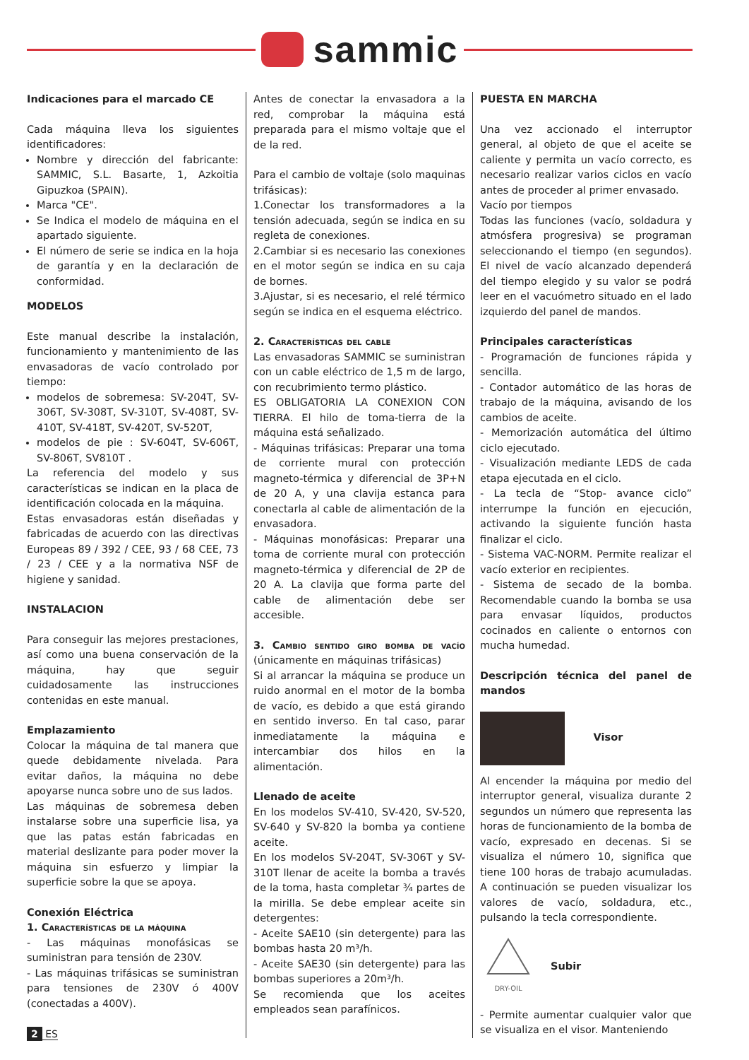sammic
Indicaciones para el marcado CE
Cada máquina lleva los siguientes identificadores:
Nombre y dirección del fabricante: SAMMIC, S.L. Basarte, 1, Azkoitia Gipuzkoa (SPAIN).
Marca "CE".
Se Indica el modelo de máquina en el apartado siguiente.
El número de serie se indica en la hoja de garantía y en la declaración de conformidad.
MODELOS
Este manual describe la instalación, funcionamiento y mantenimiento de las envasadoras de vacío controlado por tiempo:
modelos de sobremesa: SV-204T, SV-306T, SV-308T, SV-310T, SV-408T, SV-410T, SV-418T, SV-420T, SV-520T,
modelos de pie : SV-604T, SV-606T, SV-806T, SV810T .
La referencia del modelo y sus características se indican en la placa de identificación colocada en la máquina.
Estas envasadoras están diseñadas y fabricadas de acuerdo con las directivas Europeas 89 / 392 / CEE, 93 / 68 CEE, 73 / 23 / CEE y a la normativa NSF de higiene y sanidad.
INSTALACION
Para conseguir las mejores prestaciones, así como una buena conservación de la máquina, hay que seguir cuidadosamente las instrucciones contenidas en este manual.
Emplazamiento
Colocar la máquina de tal manera que quede debidamente nivelada. Para evitar daños, la máquina no debe apoyarse nunca sobre uno de sus lados.
Las máquinas de sobremesa deben instalarse sobre una superficie lisa, ya que las patas están fabricadas en material deslizante para poder mover la máquina sin esfuerzo y limpiar la superficie sobre la que se apoya.
Conexión Eléctrica
1. Características de la máquina
- Las máquinas monofásicas se suministran para tensión de 230V.
- Las máquinas trifásicas se suministran para tensiones de 230V ó 400V (conectadas a 400V).
Antes de conectar la envasadora a la red, comprobar la máquina está preparada para el mismo voltaje que el de la red.
Para el cambio de voltaje (solo maquinas trifásicas):
1.Conectar los transformadores a la tensión adecuada, según se indica en su regleta de conexiones.
2.Cambiar si es necesario las conexiones en el motor según se indica en su caja de bornes.
3.Ajustar, si es necesario, el relé térmico según se indica en el esquema eléctrico.
2. Características del cable
Las envasadoras SAMMIC se suministran con un cable eléctrico de 1,5 m de largo, con recubrimiento termo plástico.
ES OBLIGATORIA LA CONEXION CON TIERRA. El hilo de toma-tierra de la máquina está señalizado.
- Máquinas trifásicas: Preparar una toma de corriente mural con protección magneto-térmica y diferencial de 3P+N de 20 A, y una clavija estanca para conectarla al cable de alimentación de la envasadora.
- Máquinas monofásicas: Preparar una toma de corriente mural con protección magneto-térmica y diferencial de 2P de 20 A. La clavija que forma parte del cable de alimentación debe ser accesible.
3. Cambio sentido giro bomba de vacío (únicamente en máquinas trifásicas)
Si al arrancar la máquina se produce un ruido anormal en el motor de la bomba de vacío, es debido a que está girando en sentido inverso. En tal caso, parar inmediatamente la máquina e intercambiar dos hilos en la alimentación.
Llenado de aceite
En los modelos SV-410, SV-420, SV-520, SV-640 y SV-820 la bomba ya contiene aceite.
En los modelos SV-204T, SV-306T y SV-310T llenar de aceite la bomba a través de la toma, hasta completar ¾ partes de la mirilla. Se debe emplear aceite sin detergentes:
- Aceite SAE10 (sin detergente) para las bombas hasta 20 m³/h.
- Aceite SAE30 (sin detergente) para las bombas superiores a 20m³/h.
Se recomienda que los aceites empleados sean parafínicos.
PUESTA EN MARCHA
Una vez accionado el interruptor general, al objeto de que el aceite se caliente y permita un vacío correcto, es necesario realizar varios ciclos en vacío antes de proceder al primer envasado.
Vacío por tiempos
Todas las funciones (vacío, soldadura y atmósfera progresiva) se programan seleccionando el tiempo (en segundos). El nivel de vacío alcanzado dependerá del tiempo elegido y su valor se podrá leer en el vacuómetro situado en el lado izquierdo del panel de mandos.
Principales características
- Programación de funciones rápida y sencilla.
- Contador automático de las horas de trabajo de la máquina, avisando de los cambios de aceite.
- Memorización automática del último ciclo ejecutado.
- Visualización mediante LEDS de cada etapa ejecutada en el ciclo.
- La tecla de “Stop- avance ciclo” interrumpe la función en ejecución, activando la siguiente función hasta finalizar el ciclo.
- Sistema VAC-NORM. Permite realizar el vacío exterior en recipientes.
- Sistema de secado de la bomba. Recomendable cuando la bomba se usa para envasar líquidos, productos cocinados en caliente o entornos con mucha humedad.
Descripción técnica del panel de mandos
Visor
Al encender la máquina por medio del interruptor general, visualiza durante 2 segundos un número que representa las horas de funcionamiento de la bomba de vacío, expresado en decenas. Si se visualiza el número 10, significa que tiene 100 horas de trabajo acumuladas. A continuación se pueden visualizar los valores de vacío, soldadura, etc., pulsando la tecla correspondiente.
DRY-OIL
Subir
- Permite aumentar cualquier valor que se visualiza en el visor. Manteniendo
2 ES